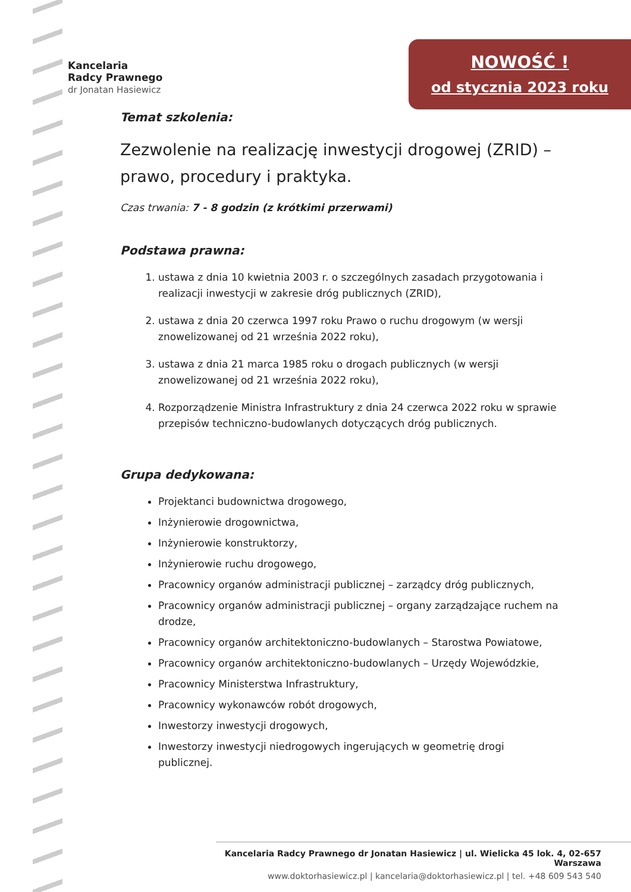Kancelaria
Radcy Prawnego
dr Jonatan Hasiewicz
NOWOŚĆ !
od stycznia 2023 roku
Temat szkolenia:
Zezwolenie na realizację inwestycji drogowej (ZRID) – prawo, procedury i praktyka.
Czas trwania: 7 - 8 godzin (z krótkimi przerwami)
Podstawa prawna:
1. ustawa z dnia 10 kwietnia 2003 r. o szczególnych zasadach przygotowania i realizacji inwestycji w zakresie dróg publicznych (ZRID),
2. ustawa z dnia 20 czerwca 1997 roku Prawo o ruchu drogowym (w wersji znowelizowanej od 21 września 2022 roku),
3. ustawa z dnia 21 marca 1985 roku o drogach publicznych (w wersji znowelizowanej od 21 września 2022 roku),
4. Rozporządzenie Ministra Infrastruktury z dnia 24 czerwca 2022 roku w sprawie przepisów techniczno-budowlanych dotyczących dróg publicznych.
Grupa dedykowana:
Projektanci budownictwa drogowego,
Inżynierowie drogownictwa,
Inżynierowie konstruktorzy,
Inżynierowie ruchu drogowego,
Pracownicy organów administracji publicznej – zarządcy dróg publicznych,
Pracownicy organów administracji publicznej – organy zarządzające ruchem na drodze,
Pracownicy organów architektoniczno-budowlanych – Starostwa Powiatowe,
Pracownicy organów architektoniczno-budowlanych – Urzędy Wojewódzkie,
Pracownicy Ministerstwa Infrastruktury,
Pracownicy wykonawców robót drogowych,
Inwestorzy inwestycji drogowych,
Inwestorzy inwestycji niedrogowych ingerujących w geometrię drogi publicznej.
Kancelaria Radcy Prawnego dr Jonatan Hasiewicz | ul. Wielicka 45 lok. 4, 02-657 Warszawa
www.doktorhasiewicz.pl | kancelaria@doktorhasiewicz.pl | tel. +48 609 543 540